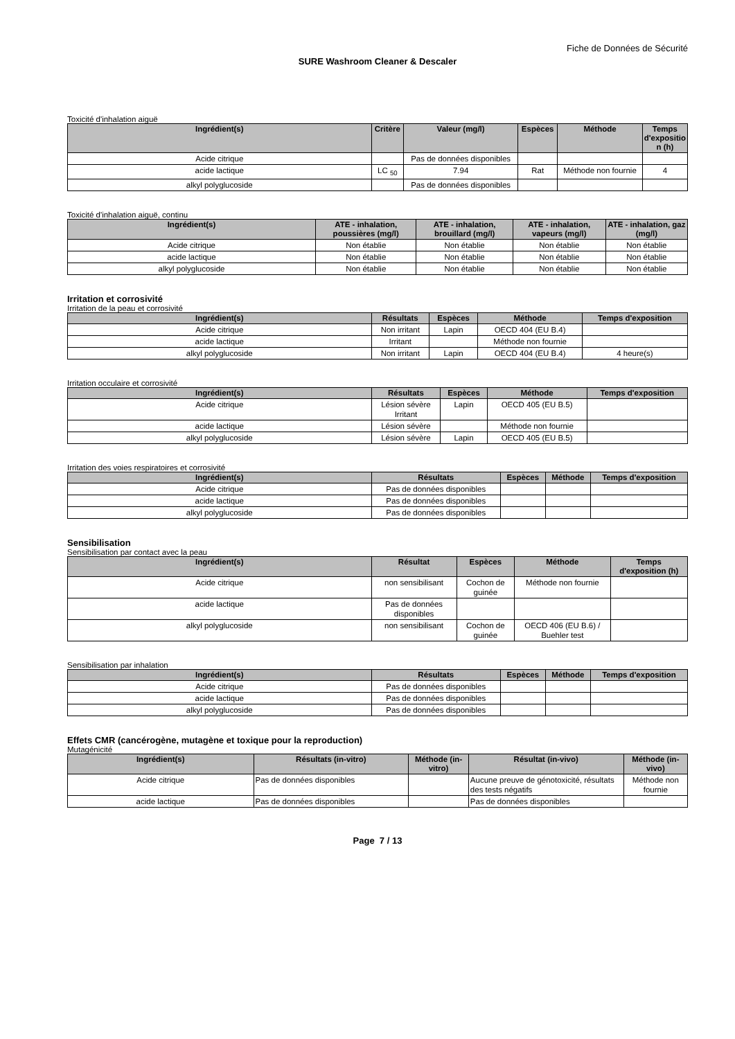Fiche de Données de Sécurité
SURE Washroom Cleaner & Descaler
Toxicité d'inhalation aiguë
| Ingrédient(s) | Critère | Valeur (mg/l) | Espèces | Méthode | Temps d'expositio n (h) |
| --- | --- | --- | --- | --- | --- |
| Acide citrique | | Pas de données disponibles | | | |
| acide lactique | LC <sub>50</sub> | 7.94 | Rat | Méthode non fournie | 4 |
| alkyl polyglucoside | | Pas de données disponibles | | | |
Toxicité d'inhalation aiguë, continu
| Ingrédient(s) | ATE - inhalation, poussières (mg/l) | ATE - inhalation, brouillard (mg/l) | ATE - inhalation, vapeurs (mg/l) | ATE - inhalation, gaz (mg/l) |
| --- | --- | --- | --- | --- |
| Acide citrique | Non établie | Non établie | Non établie | Non établie |
| acide lactique | Non établie | Non établie | Non établie | Non établie |
| alkyl polyglucoside | Non établie | Non établie | Non établie | Non établie |
Irritation et corrosivité
Irritation de la peau et corrosivité
| Ingrédient(s) | Résultats | Espèces | Méthode | Temps d'exposition |
| --- | --- | --- | --- | --- |
| Acide citrique | Non irritant | Lapin | OECD 404 (EU B.4) | |
| acide lactique | Irritant | | Méthode non fournie | |
| alkyl polyglucoside | Non irritant | Lapin | OECD 404 (EU B.4) | 4 heure(s) |
Irritation occulaire et corrosivité
| Ingrédient(s) | Résultats | Espèces | Méthode | Temps d'exposition |
| --- | --- | --- | --- | --- |
| Acide citrique | Lésion sévère Irritant | Lapin | OECD 405 (EU B.5) | |
| acide lactique | Lésion sévère | | Méthode non fournie | |
| alkyl polyglucoside | Lésion sévère | Lapin | OECD 405 (EU B.5) | |
Irritation des voies respiratoires et corrosivité
| Ingrédient(s) | Résultats | Espèces | Méthode | Temps d'exposition |
| --- | --- | --- | --- | --- |
| Acide citrique | Pas de données disponibles | | | |
| acide lactique | Pas de données disponibles | | | |
| alkyl polyglucoside | Pas de données disponibles | | | |
Sensibilisation
Sensibilisation par contact avec la peau
| Ingrédient(s) | Résultat | Espèces | Méthode | Temps d'exposition (h) |
| --- | --- | --- | --- | --- |
| Acide citrique | non sensibilisant | Cochon de guinée | Méthode non fournie | |
| acide lactique | Pas de données disponibles | | | |
| alkyl polyglucoside | non sensibilisant | Cochon de guinée | OECD 406 (EU B.6) / Buehler test | |
Sensibilisation par inhalation
| Ingrédient(s) | Résultats | Espèces | Méthode | Temps d'exposition |
| --- | --- | --- | --- | --- |
| Acide citrique | Pas de données disponibles | | | |
| acide lactique | Pas de données disponibles | | | |
| alkyl polyglucoside | Pas de données disponibles | | | |
Effets CMR (cancérogène, mutagène et toxique pour la reproduction)
Mutagénicité
| Ingrédient(s) | Résultats (in-vitro) | Méthode (in-vitro) | Résultat (in-vivo) | Méthode (in-vivo) |
| --- | --- | --- | --- | --- |
| Acide citrique | Pas de données disponibles | | Aucune preuve de génotoxicité, résultats des tests négatifs | Méthode non fournie |
| acide lactique | Pas de données disponibles | | Pas de données disponibles | |
Page 7 / 13